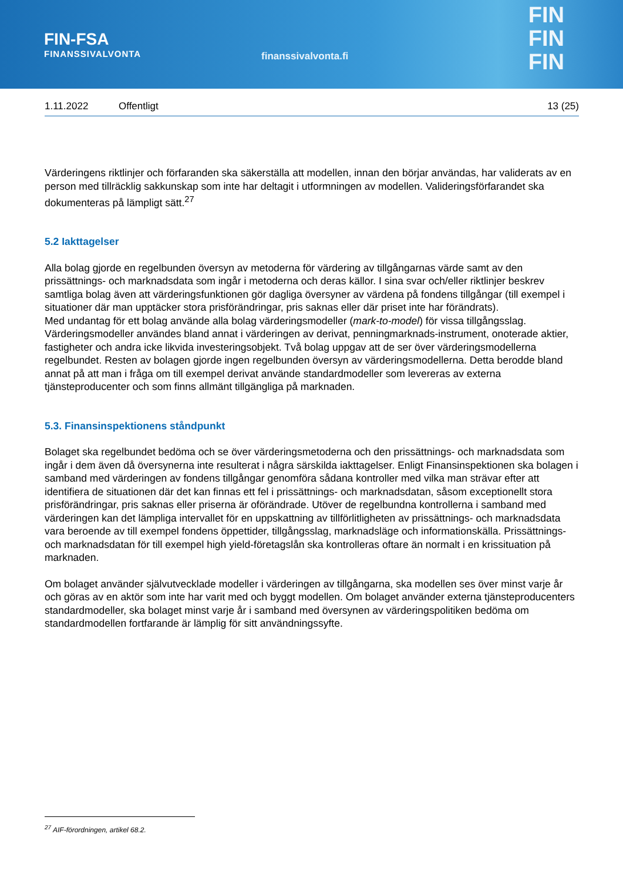FIN-FSA
FINANSSIVALVONTA
finanssivalvonta.fi
FIN
FIN
FIN
1.11.2022 Offentligt 13 (25)
Värderingens riktlinjer och förfaranden ska säkerställa att modellen, innan den börjar användas, har validerats av en person med tillräcklig sakkunskap som inte har deltagit i utformningen av modellen. Valideringsförfarandet ska dokumenteras på lämpligt sätt.<sup>27</sup>
5.2 Iakttagelser
Alla bolag gjorde en regelbunden översyn av metoderna för värdering av tillgångarnas värde samt av den prissättnings- och marknadsdata som ingår i metoderna och deras källor. I sina svar och/eller riktlinjer beskrev samtliga bolag även att värderingsfunktionen gör dagliga översyner av värdena på fondens tillgångar (till exempel i situationer där man upptäcker stora prisförändringar, pris saknas eller där priset inte har förändrats).
Med undantag för ett bolag använde alla bolag värderingsmodeller (mark-to-model) för vissa tillgångsslag. Värderingsmodeller användes bland annat i värderingen av derivat, penningmarknads-instrument, onoterade aktier, fastigheter och andra icke likvida investeringsobjekt. Två bolag uppgav att de ser över värderingsmodellerna regelbundet. Resten av bolagen gjorde ingen regelbunden översyn av värderingsmodellerna. Detta berodde bland annat på att man i fråga om till exempel derivat använde standardmodeller som levereras av externa tjänsteproducenter och som finns allmänt tillgängliga på marknaden.
5.3. Finansinspektionens ståndpunkt
Bolaget ska regelbundet bedöma och se över värderingsmetoderna och den prissättnings- och marknadsdata som ingår i dem även då översynerna inte resulterat i några särskilda iakttagelser. Enligt Finansinspektionen ska bolagen i samband med värderingen av fondens tillgångar genomföra sådana kontroller med vilka man strävar efter att identifiera de situationen där det kan finnas ett fel i prissättnings- och marknadsdatan, såsom exceptionellt stora prisförändringar, pris saknas eller priserna är oförändrade. Utöver de regelbundna kontrollerna i samband med värderingen kan det lämpliga intervallet för en uppskattning av tillförlitligheten av prissättnings- och marknadsdata vara beroende av till exempel fondens öppettider, tillgångsslag, marknadsläge och informationskälla. Prissättnings- och marknadsdatan för till exempel high yield-företagslån ska kontrolleras oftare än normalt i en krissituation på marknaden.
Om bolaget använder självutvecklade modeller i värderingen av tillgångarna, ska modellen ses över minst varje år och göras av en aktör som inte har varit med och byggt modellen. Om bolaget använder externa tjänsteproducenters standardmodeller, ska bolaget minst varje år i samband med översynen av värderingspolitiken bedöma om standardmodellen fortfarande är lämplig för sitt användningssyfte.
<sup>27</sup> AIF-förordningen, artikel 68.2.